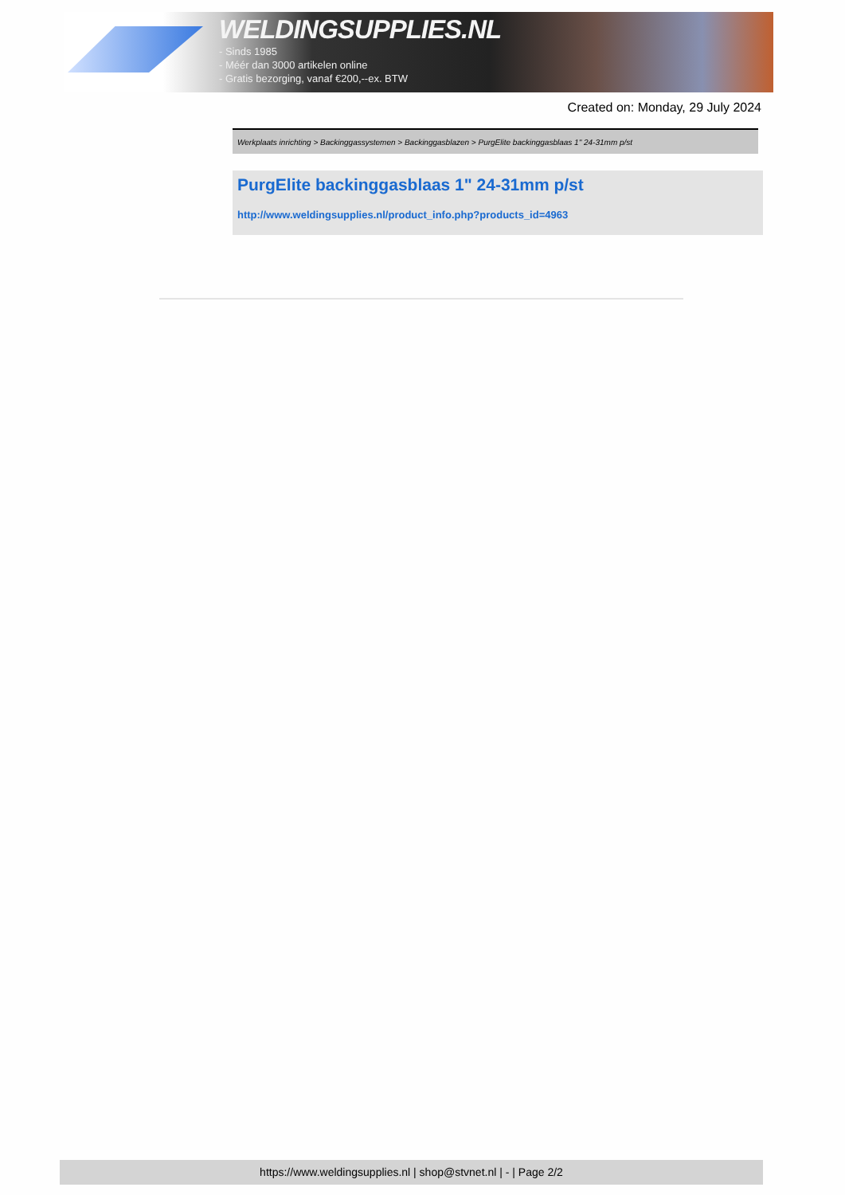WELDINGSUPPLIES.NL
- Sinds 1985
- Méér dan 3000 artikelen online
- Gratis bezorging, vanaf €200,--ex. BTW
Created on: Monday, 29 July 2024
Werkplaats inrichting > Backinggassystemen > Backinggasblazen > PurgElite backinggasblaas 1" 24-31mm p/st
PurgElite backinggasblaas 1" 24-31mm p/st
http://www.weldingsupplies.nl/product_info.php?products_id=4963
https://www.weldingsupplies.nl | shop@stvnet.nl | - | Page 2/2